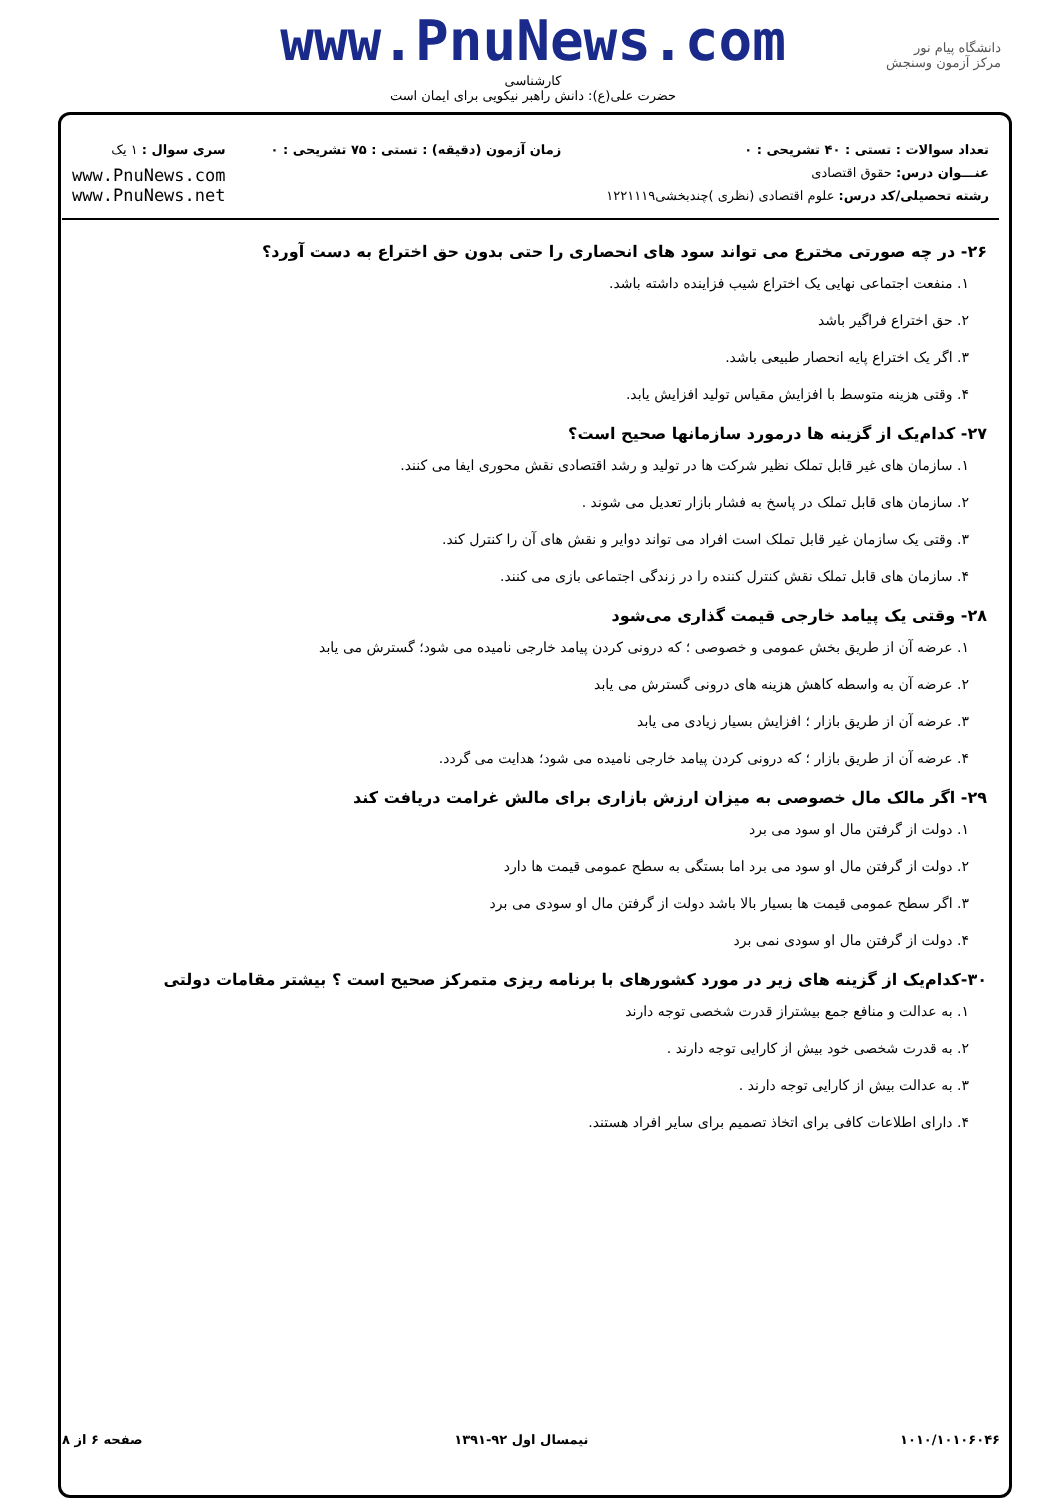دانشگاه پیام نور
مرکز آزمون وسنجش
www.PnuNews.com
کارشناسی
حضرت علی(ع): دانش راهبر نیکویی برای ایمان است
تعداد سوالات : تستی : ۴۰ تشریحی : ۰
عنـــوان درس: حقوق اقتصادی
رشته تحصیلی/کد درس: علوم اقتصادی (نظری )چندبخشی۱۲۲۱۱۱۹
زمان آزمون (دقیقه) : تستی : ۷۵ تشریحی : ۰
سری سوال : ۱ یک
www.PnuNews.com
www.PnuNews.net
۲۶- در چه صورتی مخترع می تواند سود های انحصاری را حتی بدون حق اختراع به دست آورد؟
۱. منفعت اجتماعی نهایی یک اختراع شیب فزاینده داشته باشد.
۲. حق اختراع فراگیر باشد
۳. اگر یک اختراع پایه انحصار طبیعی باشد.
۴. وقتی هزینه متوسط با افزایش مقیاس تولید افزایش یابد.
۲۷- کدام‌یک از گزینه ها درمورد سازمانها صحیح است؟
۱. سازمان های غیر قابل تملک نظیر شرکت ها در تولید و رشد اقتصادی نقش محوری ایفا می کنند.
۲. سازمان های قابل تملک در پاسخ به فشار بازار تعدیل می شوند .
۳. وقتی یک سازمان غیر قابل تملک است افراد می تواند دوایر و نقش های آن را کنترل کند.
۴. سازمان های قابل تملک نقش کنترل کننده را در زندگی اجتماعی بازی می کنند.
۲۸- وقتی یک پیامد خارجی قیمت گذاری می‌شود
۱. عرضه آن از طریق بخش عمومی و خصوصی ؛ که درونی کردن پیامد خارجی نامیده می شود؛ گسترش می یابد
۲. عرضه آن به واسطه کاهش هزینه های درونی گسترش می یابد
۳. عرضه آن از طریق بازار ؛ افزایش بسیار زیادی می یابد
۴. عرضه آن از طریق بازار ؛ که درونی کردن پیامد خارجی نامیده می شود؛ هدایت می گردد.
۲۹- اگر مالک مال خصوصی به میزان ارزش بازاری برای مالش غرامت دریافت کند
۱. دولت از گرفتن مال او سود می برد
۲. دولت از گرفتن مال او سود می برد اما بستگی به سطح عمومی قیمت ها دارد
۳. اگر سطح عمومی قیمت ها بسیار بالا باشد دولت از گرفتن مال او سودی می برد
۴. دولت از گرفتن مال او سودی نمی برد
۳۰-کدام‌یک از گزینه های زیر در مورد کشورهای با برنامه ریزی متمرکز صحیح است ؟ بیشتر مقامات دولتی
۱. به عدالت و منافع جمع بیشتراز قدرت شخصی توجه دارند
۲. به قدرت شخصی خود بیش از کارایی توجه دارند .
۳. به عدالت بیش از کارایی توجه دارند .
۴. دارای اطلاعات کافی برای اتخاذ تصمیم برای سایر افراد هستند.
۱۰۱۰/۱۰۱۰۶۰۴۶ نیمسال اول ۹۲-۱۳۹۱ صفحه ۶ از ۸